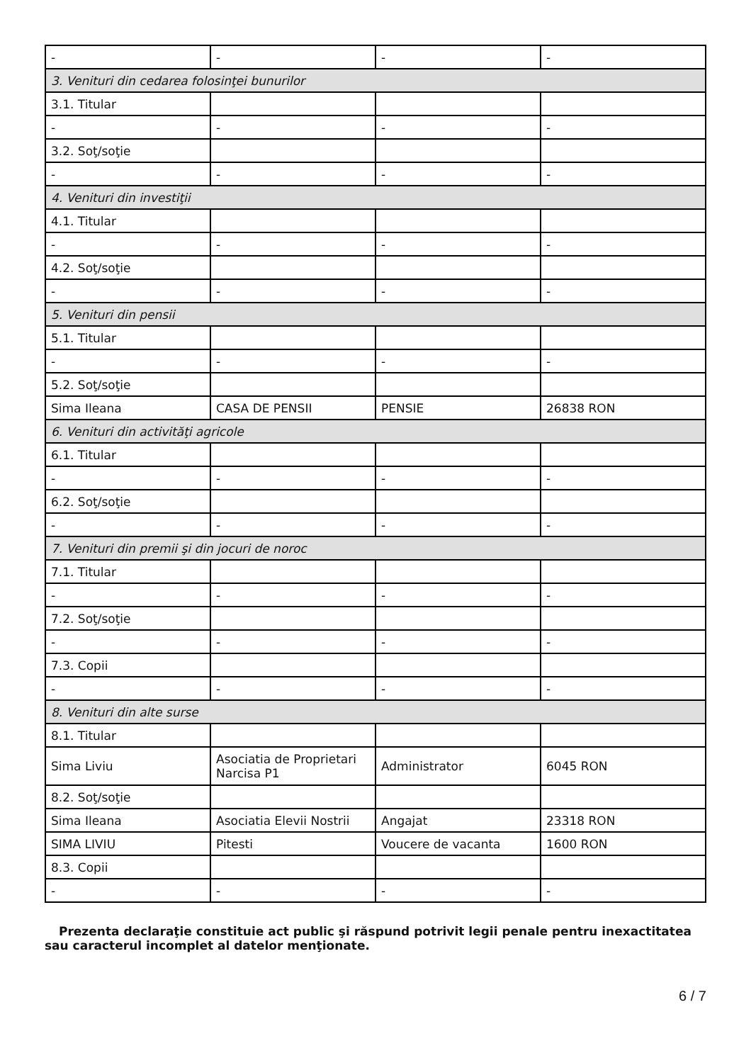| - | - | - | - |
| 3. Venituri din cedarea folosinţei bunurilor | | | |
| 3.1. Titular | | | |
| - | - | - | - |
| 3.2. Soţ/soţie | | | |
| - | - | - | - |
| 4. Venituri din investiţii | | | |
| 4.1. Titular | | | |
| - | - | - | - |
| 4.2. Soţ/soţie | | | |
| - | - | - | - |
| 5. Venituri din pensii | | | |
| 5.1. Titular | | | |
| - | - | - | - |
| 5.2. Soţ/soţie | | | |
| Sima Ileana | CASA DE PENSII | PENSIE | 26838 RON |
| 6. Venituri din activităţi agricole | | | |
| 6.1. Titular | | | |
| - | - | - | - |
| 6.2. Soţ/soţie | | | |
| - | - | - | - |
| 7. Venituri din premii şi din jocuri de noroc | | | |
| 7.1. Titular | | | |
| - | - | - | - |
| 7.2. Soţ/soţie | | | |
| - | - | - | - |
| 7.3. Copii | | | |
| - | - | - | - |
| 8. Venituri din alte surse | | | |
| 8.1. Titular | | | |
| Sima Liviu | Asociatia de Proprietari Narcisa P1 | Administrator | 6045 RON |
| 8.2. Soţ/soţie | | | |
| Sima Ileana | Asociatia Elevii Nostrii | Angajat | 23318 RON |
| SIMA LIVIU | Pitesti | Voucere de vacanta | 1600 RON |
| 8.3. Copii | | | |
| - | - | - | - |
Prezenta declaraţie constituie act public şi răspund potrivit legii penale pentru inexactitatea sau caracterul incomplet al datelor menţionate.
6 / 7